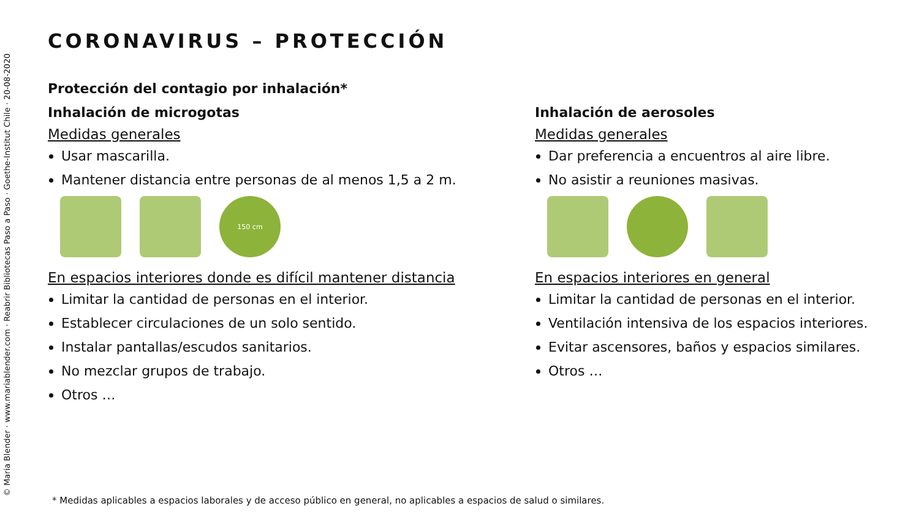© Maria Blender · www.mariablender.com · Reabrir Bibliotecas Paso a Paso · Goethe-Institut Chile · 20-08-2020
CORONAVIRUS – PROTECCIÓN
Protección del contagio por inhalación*
Inhalación de microgotas
Medidas generales
Usar mascarilla.
Mantener distancia entre personas de al menos 1,5 a 2 m.
150 cm
En espacios interiores donde es difícil mantener distancia
Limitar la cantidad de personas en el interior.
Establecer circulaciones de un solo sentido.
Instalar pantallas/escudos sanitarios.
No mezclar grupos de trabajo.
Otros …
Inhalación de aerosoles
Medidas generales
Dar preferencia a encuentros al aire libre.
No asistir a reuniones masivas.
En espacios interiores en general
Limitar la cantidad de personas en el interior.
Ventilación intensiva de los espacios interiores.
Evitar ascensores, baños y espacios similares.
Otros …
* Medidas aplicables a espacios laborales y de acceso público en general, no aplicables a espacios de salud o similares.